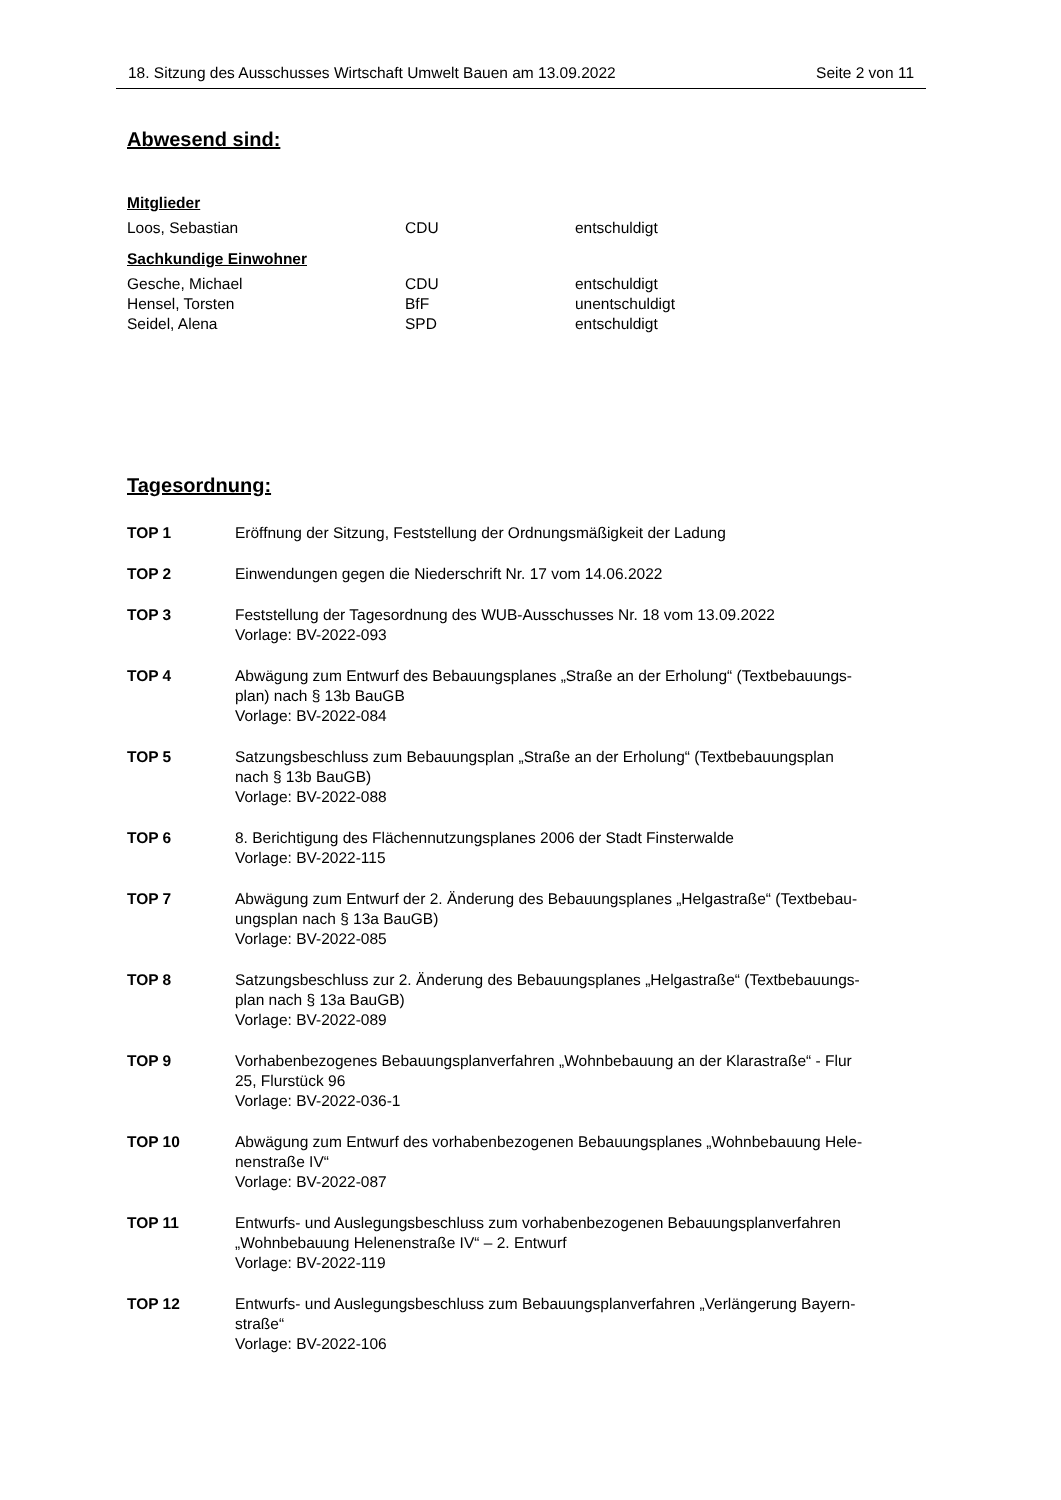18. Sitzung des Ausschusses Wirtschaft Umwelt Bauen am 13.09.2022 Seite 2 von 11
Abwesend sind:
Mitglieder
Loos, Sebastian CDU entschuldigt
Sachkundige Einwohner
Gesche, Michael CDU entschuldigt
Hensel, Torsten BfF unentschuldigt
Seidel, Alena SPD entschuldigt
Tagesordnung:
TOP 1 Eröffnung der Sitzung, Feststellung der Ordnungsmäßigkeit der Ladung
TOP 2 Einwendungen gegen die Niederschrift Nr. 17 vom 14.06.2022
TOP 3 Feststellung der Tagesordnung des WUB-Ausschusses Nr. 18 vom 13.09.2022
Vorlage: BV-2022-093
TOP 4 Abwägung zum Entwurf des Bebauungsplanes „Straße an der Erholung“ (Textbebauungs-
plan) nach § 13b BauGB
Vorlage: BV-2022-084
TOP 5 Satzungsbeschluss zum Bebauungsplan „Straße an der Erholung“ (Textbebauungsplan
nach § 13b BauGB)
Vorlage: BV-2022-088
TOP 6 8. Berichtigung des Flächennutzungsplanes 2006 der Stadt Finsterwalde
Vorlage: BV-2022-115
TOP 7 Abwägung zum Entwurf der 2. Änderung des Bebauungsplanes „Helgastraße“ (Textbebau-
ungsplan nach § 13a BauGB)
Vorlage: BV-2022-085
TOP 8 Satzungsbeschluss zur 2. Änderung des Bebauungsplanes „Helgastraße“ (Textbebauungs-
plan nach § 13a BauGB)
Vorlage: BV-2022-089
TOP 9 Vorhabenbezogenes Bebauungsplanverfahren „Wohnbebauung an der Klarastraße“ - Flur
25, Flurstück 96
Vorlage: BV-2022-036-1
TOP 10 Abwägung zum Entwurf des vorhabenbezogenen Bebauungsplanes „Wohnbebauung Hele-
nenstraße IV“
Vorlage: BV-2022-087
TOP 11 Entwurfs- und Auslegungsbeschluss zum vorhabenbezogenen Bebauungsplanverfahren
„Wohnbebauung Helenenstraße IV“ – 2. Entwurf
Vorlage: BV-2022-119
TOP 12 Entwurfs- und Auslegungsbeschluss zum Bebauungsplanverfahren „Verlängerung Bayern-
straße“
Vorlage: BV-2022-106